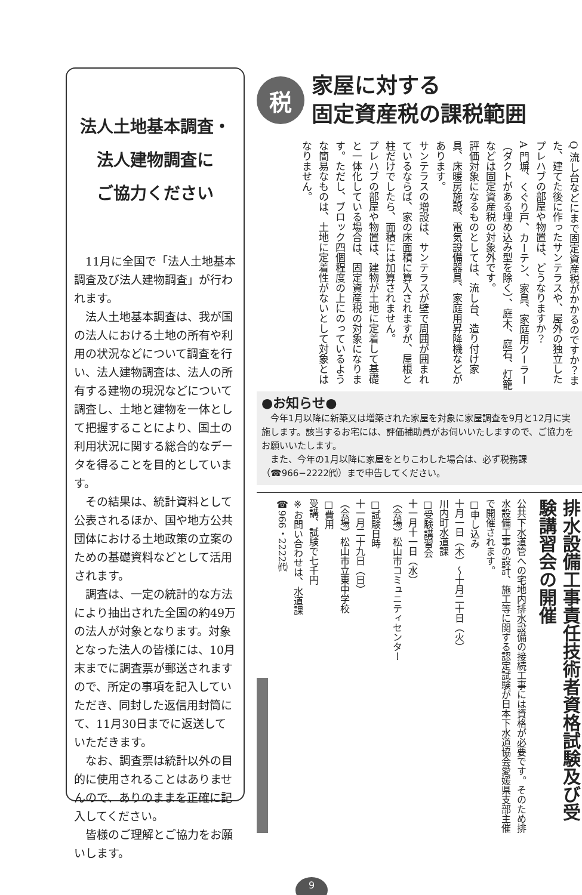法人土地基本調査・
法人建物調査に
ご協力ください
11月に全国で「法人土地基本調査及び法人建物調査」が行われます。
法人土地基本調査は、我が国の法人における土地の所有や利用の状況などについて調査を行い、法人建物調査は、法人の所有する建物の現況などについて調査し、土地と建物を一体として把握することにより、国土の利用状況に関する総合的なデータを得ることを目的としています。
その結果は、統計資料として公表されるほか、国や地方公共団体における土地政策の立案のための基礎資料などとして活用されます。
調査は、一定の統計的な方法により抽出された全国の約49万の法人が対象となります。対象となった法人の皆様には、10月末までに調査票が郵送されますので、所定の事項を記入していただき、同封した返信用封筒にて、11月30日までに返送していただきます。
なお、調査票は統計以外の目的に使用されることはありませんので、ありのままを正確に記入してください。
皆様のご理解とご協力をお願いします。
税
家屋に対する
固定資産税の課税範囲
Q 流し台などにまで固定資産税がかかるのですか？また、建てた後に作ったサンテラスや、屋外の独立したプレハブの部屋や物置は、どうなりますか？
A 門塀、くぐり戸、カーテン、家具、家庭用クーラー（ダクトがある埋め込み型を除く）、庭木、庭石、灯籠などは固定資産税の対象外です。
評価対象になるものとしては、流し台、造り付け家具、床暖房施設、電気設備器具、家庭用昇降機などがあります。
サンテラスの増設は、サンテラスが壁で周囲が囲まれているならば、家の床面積に算入されますが、屋根と柱だけでしたら、面積には加算されません。
プレハブの部屋や物置は、建物が土地に定着して基礎と一体化している場合は、固定資産税の対象になります。ただし、ブロック四個程度の上にのっているような簡易なものは、土地に定着性がないとして対象とはなりません。
●お知らせ●
　今年1月以降に新築又は増築された家屋を対象に家屋調査を9月と12月に実施します。該当するお宅には、評価補助員がお伺いいたしますので、ご協力をお願いいたします。
　また、今年の1月以降に家屋をとりこわした場合は、必ず税務課（☎966−2222㈹）まで申告してください。
排水設備工事責任技術者資格試験及び受験講習会の開催
公共下水道管への宅地内排水設備の接続工事には資格が必要です。そのため排水設備工事の設計、施工等に関する認定試験が日本下水道協会愛媛県支部主催で開催されます。
□申し込み
十月一日（木）〜十月二十日（火）
川内町水道課
□受験講習会
十一月十一日（水）
（会場）松山市コミュニティセンター
□試験日時
十一月二十九日（日）
（会場）松山市立東中学校
□費用
受講、試験で七千円
※お問い合わせは、水道課
☎966・2222㈹
9